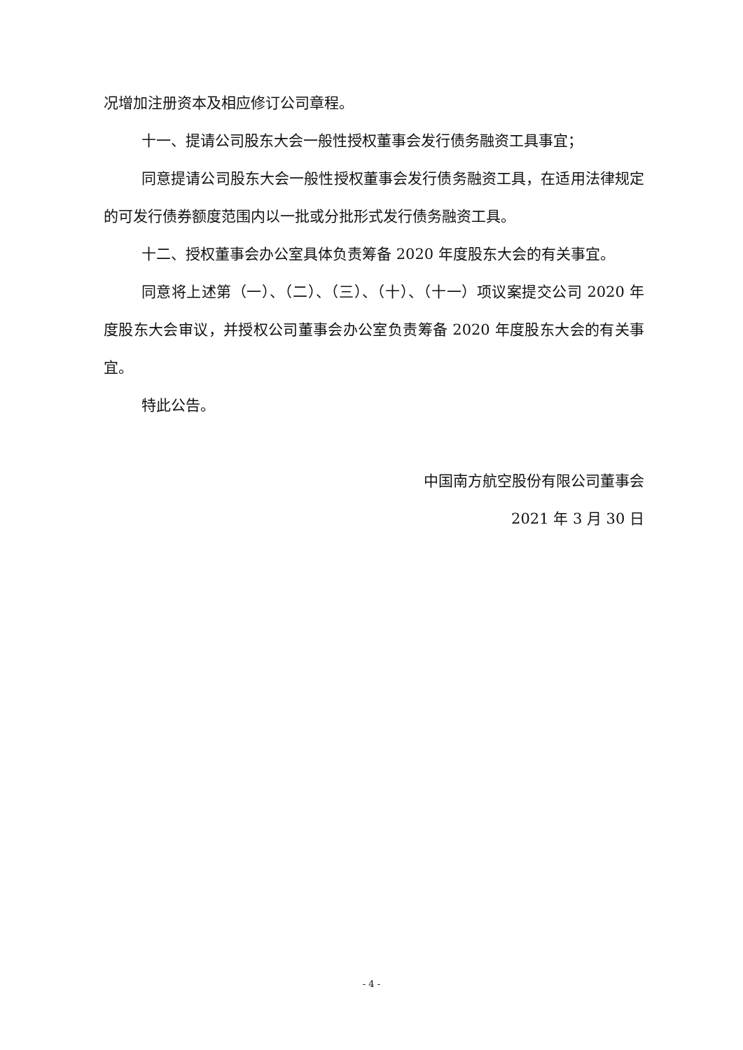况增加注册资本及相应修订公司章程。
十一、提请公司股东大会一般性授权董事会发行债务融资工具事宜；
同意提请公司股东大会一般性授权董事会发行债务融资工具，在适用法律规定的可发行债券额度范围内以一批或分批形式发行债务融资工具。
十二、授权董事会办公室具体负责筹备 2020 年度股东大会的有关事宜。
同意将上述第（一）、（二）、（三）、（十）、（十一）项议案提交公司 2020 年度股东大会审议，并授权公司董事会办公室负责筹备 2020 年度股东大会的有关事宜。
特此公告。
中国南方航空股份有限公司董事会
2021 年 3 月 30 日
- 4 -